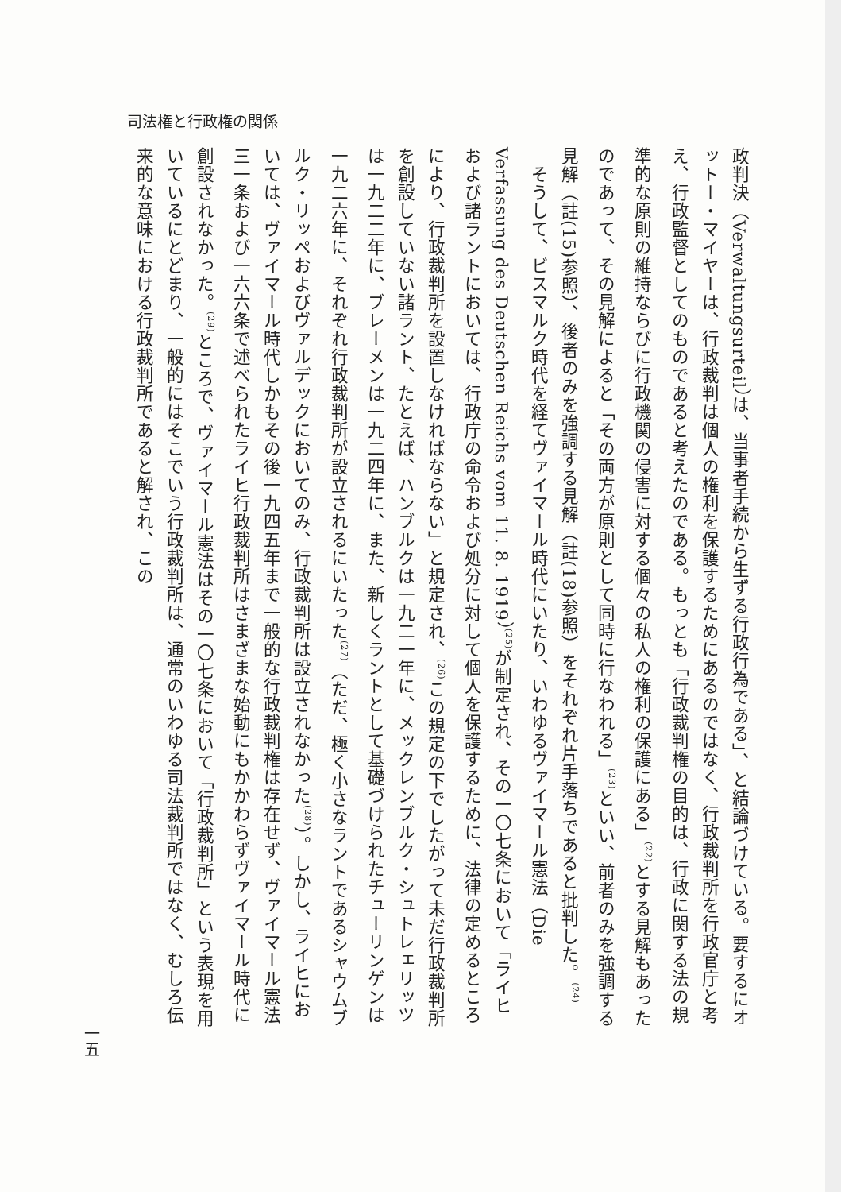司法権と行政権の関係
政判決（Verwaltungsurteil）は、当事者手続から生ずる行政行為である」、と結論づけている。要するにオットー・マイヤーは、行政裁判は個人の権利を保護するためにあるのではなく、行政裁判所を行政官庁と考え、行政監督としてのものであると考えたのである。もっとも「行政裁判権の目的は、行政に関する法の規準的な原則の維持ならびに行政機関の侵害に対する個々の私人の権利の保護にある」<sup>(22)</sup>とする見解もあったのであって、その見解によると「その両方が原則として同時に行なわれる」<sup>(23)</sup>といい、前者のみを強調する見解（註(15)参照）、後者のみを強調する見解（註(18)参照）をそれぞれ片手落ちであると批判した。<sup>(24)</sup>
　そうして、ビスマルク時代を経てヴァイマール時代にいたり、いわゆるヴァイマール憲法（Die Verfassung des Deutschen Reichs vom 11. 8. 1919）<sup>(25)</sup>が制定され、その一〇七条において「ライヒおよび諸ラントにおいては、行政庁の命令および処分に対して個人を保護するために、法律の定めるところにより、行政裁判所を設置しなければならない」と規定され、<sup>(26)</sup>この規定の下でしたがって未だ行政裁判所を創設していない諸ラント、たとえば、ハンブルクは一九二一年に、メックレンブルク・シュトレェリッツは一九二二年に、ブレーメンは一九二四年に、また、新しくラントとして基礎づけられたチューリンゲンは一九二六年に、それぞれ行政裁判所が設立されるにいたった<sup>(27)</sup>（ただ、極く小さなラントであるシャウムブルク・リッペおよびヴァルデックにおいてのみ、行政裁判所は設立されなかった<sup>(28)</sup>）。しかし、ライヒにおいては、ヴァイマール時代しかもその後一九四五年まで一般的な行政裁判権は存在せず、ヴァイマール憲法三一条および一六六条で述べられたライヒ行政裁判所はさまざまな始動にもかかわらずヴァイマール時代に創設されなかった。<sup>(29)</sup>ところで、ヴァイマール憲法はその一〇七条において「行政裁判所」という表現を用いているにとどまり、一般的にはそこでいう行政裁判所は、通常のいわゆる司法裁判所ではなく、むしろ伝来的な意味における行政裁判所であると解され、この
一五